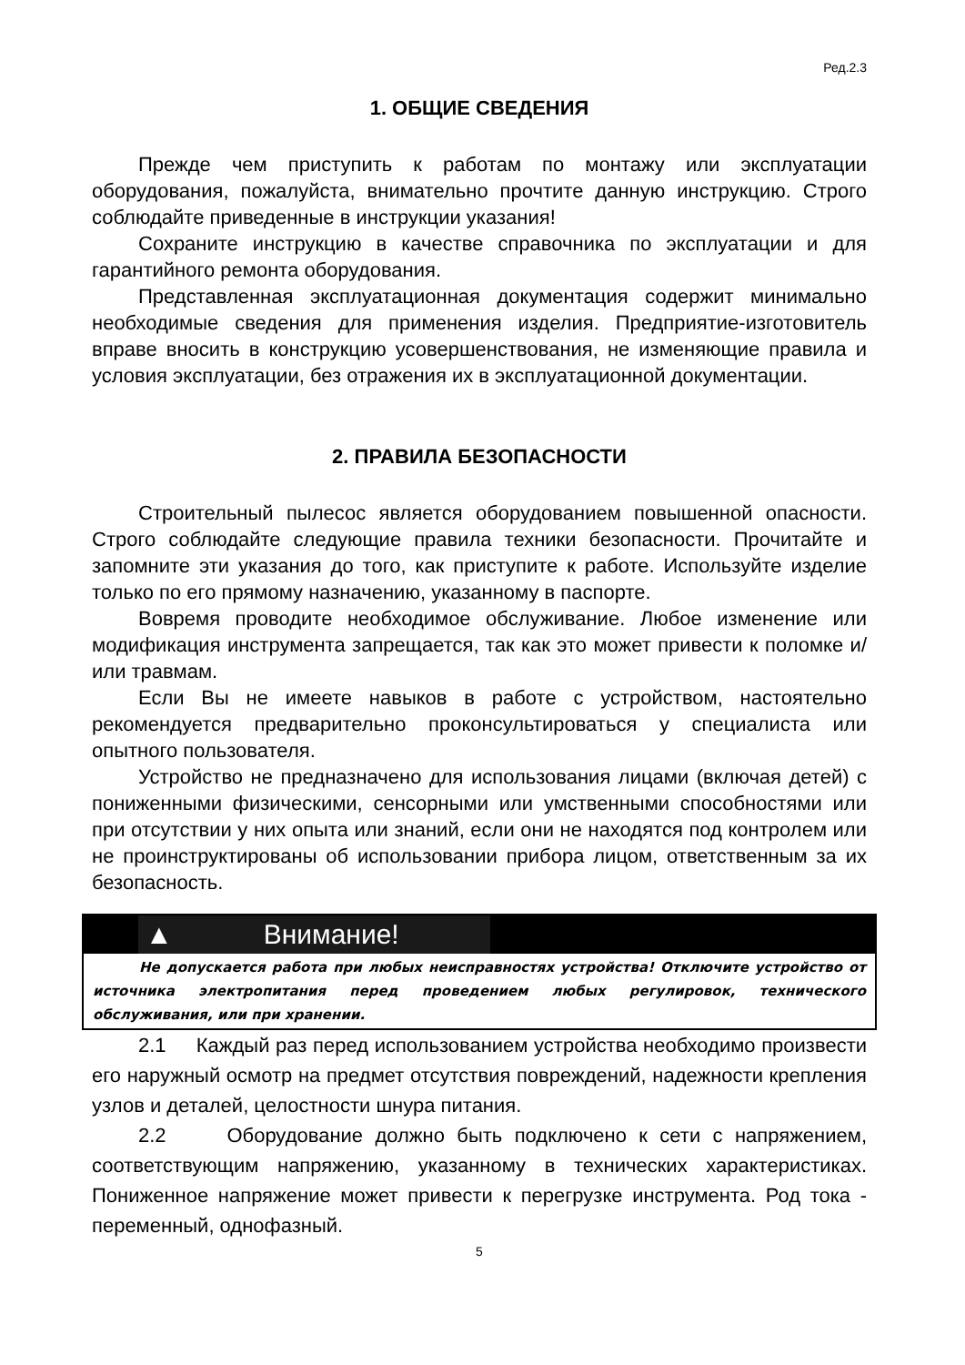Ред.2.3
1. ОБЩИЕ СВЕДЕНИЯ
Прежде чем приступить к работам по монтажу или эксплуатации оборудования, пожалуйста, внимательно прочтите данную инструкцию. Строго соблюдайте приведенные в инструкции указания!
Сохраните инструкцию в качестве справочника по эксплуатации и для гарантийного ремонта оборудования.
Представленная эксплуатационная документация содержит минимально необходимые сведения для применения изделия. Предприятие-изготовитель вправе вносить в конструкцию усовершенствования, не изменяющие правила и условия эксплуатации, без отражения их в эксплуатационной документации.
2. ПРАВИЛА БЕЗОПАСНОСТИ
Строительный пылесос является оборудованием повышенной опасности. Строго соблюдайте следующие правила техники безопасности. Прочитайте и запомните эти указания до того, как приступите к работе. Используйте изделие только по его прямому назначению, указанному в паспорте.
Вовремя проводите необходимое обслуживание. Любое изменение или модификация инструмента запрещается, так как это может привести к поломке и/или травмам.
Если Вы не имеете навыков в работе с устройством, настоятельно рекомендуется предварительно проконсультироваться у специалиста или опытного пользователя.
Устройство не предназначено для использования лицами (включая детей) с пониженными физическими, сенсорными или умственными способностями или при отсутствии у них опыта или знаний, если они не находятся под контролем или не проинструктированы об использовании прибора лицом, ответственным за их безопасность.
▲ Внимание!
Не допускается работа при любых неисправностях устройства! Отключите устройство от источника электропитания перед проведением любых регулировок, технического обслуживания, или при хранении.
2.1 Каждый раз перед использованием устройства необходимо произвести его наружный осмотр на предмет отсутствия повреждений, надежности крепления узлов и деталей, целостности шнура питания.
2.2 Оборудование должно быть подключено к сети с напряжением, соответствующим напряжению, указанному в технических характеристиках. Пониженное напряжение может привести к перегрузке инструмента. Род тока - переменный, однофазный.
5